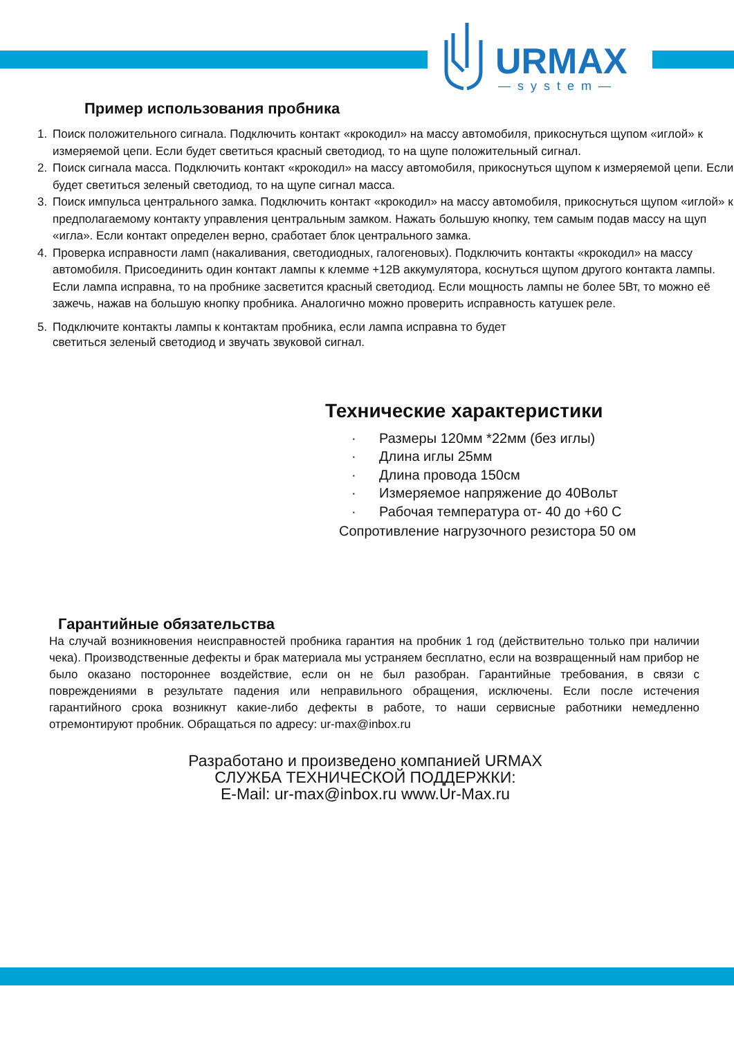URMAX
—system—
Пример использования пробника
1. Поиск положительного сигнала. Подключить контакт «крокодил» на массу автомобиля, прикоснуться щупом «иглой» к измеряемой цепи. Если будет светиться красный светодиод, то на щупе положительный сигнал.
2. Поиск сигнала масса. Подключить контакт «крокодил» на массу автомобиля, прикоснуться щупом к измеряемой цепи. Если будет светиться зеленый светодиод, то на щупе сигнал масса.
3. Поиск импульса центрального замка. Подключить контакт «крокодил» на массу автомобиля, прикоснуться щупом «иглой» к предполагаемому контакту управления центральным замком. Нажать большую кнопку, тем самым подав массу на щуп «игла». Если контакт определен верно, сработает блок центрального замка.
4. Проверка исправности ламп (накаливания, светодиодных, галогеновых). Подключить контакты «крокодил» на массу автомобиля. Присоединить один контакт лампы к клемме +12В аккумулятора, коснуться щупом другого контакта лампы. Если лампа исправна, то на пробнике засветится красный светодиод. Если мощность лампы не более 5Вт, то можно её зажечь, нажав на большую кнопку пробника. Аналогично можно проверить исправность катушек реле.
5. Подключите контакты лампы к контактам пробника, если лампа исправна то будет
светиться зеленый светодиод и звучать звуковой сигнал.
Технические характеристики
· Размеры 120мм *22мм (без иглы)
· Длина иглы 25мм
· Длина провода 150см
· Измеряемое напряжение до 40Вольт
· Рабочая температура от- 40 до +60 С
Сопротивление нагрузочного резистора 50 ом
Гарантийные обязательства
На случай возникновения неисправностей пробника гарантия на пробник 1 год (действительно только при наличии чека). Производственные дефекты и брак материала мы устраняем бесплатно, если на возвращенный нам прибор не было оказано постороннее воздействие, если он не был разобран. Гарантийные требования, в связи с повреждениями в результате падения или неправильного обращения, исключены. Если после истечения гарантийного срока возникнут какие-либо дефекты в работе, то наши сервисные работники немедленно отремонтируют пробник. Обращаться по адресу: ur-max@inbox.ru
Разработано и произведено компанией URMAX
СЛУЖБА ТЕХНИЧЕСКОЙ ПОДДЕРЖКИ:
E-Mail: ur-max@inbox.ru www.Ur-Max.ru